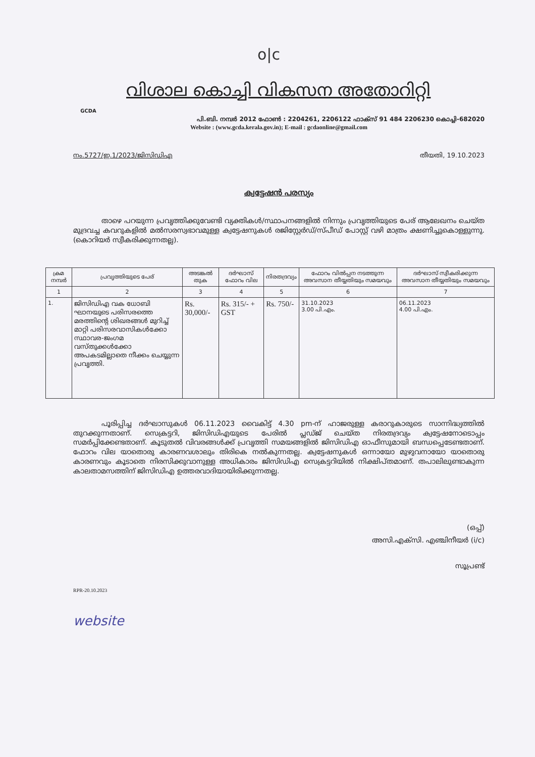o|c
GCDA
വിശാല കൊച്ചി വികസന അതോറിറ്റി
പി.ബി. നമ്പർ 2012 ഫോൺ : 2204261, 2206122 ഫാക്സ് 91 484 2206230 കൊച്ചി-682020
Website : (www.gcda.kerala.gov.in); E-mail : gcdaonline@gmail.com
നം.5727/ഇ.1/2023/ജിസിഡിഎ തീയതി, 19.10.2023
ക്വട്ടേഷൻ പരസ്യം
    താഴെ പറയുന്ന പ്രവൃത്തിക്കുവേണ്ടി വ്യക്തികൾ/സ്ഥാപനങ്ങളിൽ നിന്നും പ്രവൃത്തിയുടെ പേര് ആലേഖനം ചെയ്ത മുദ്രവച്ച കവറുകളിൽ മൽസരസ്വഭാവമുള്ള ക്വട്ടേഷനുകൾ രജിസ്റ്റേർഡ്/സ്പീഡ് പോസ്റ്റ് വഴി മാത്രം ക്ഷണിച്ചുകൊള്ളുന്നു. (കൊറിയർ സ്വീകരിക്കുന്നതല്ല).
| ക്രമ നമ്പർ | പ്രവൃത്തിയുടെ പേര് | അടങ്കൽ തുക | ദർഘാസ് ഫോറം വില | നിരതദ്രവ്യം | ഫോറം വിൽപ്പന നടത്തുന്ന അവസാന തീയ്യതിയും സമയവും | ദർഘാസ് സ്വീകരിക്കുന്ന അവസാന തീയ്യതിയും സമയവും |
| --- | --- | --- | --- | --- | --- | --- |
| 1 | 2 | 3 | 4 | 5 | 6 | 7 |
| 1. | ജിസിഡിഎ വക ധോബി ഘാനയുടെ പരിസരത്തെ മരത്തിന്റെ ശിഖരങ്ങൾ മുറിച്ച് മാറ്റി പരിസരവാസികൾക്കോ സ്ഥാവര-ജംഗമ വസ്തുക്കൾക്കോ അപകടമില്ലാതെ നീക്കം ചെയ്യുന്ന പ്രവൃത്തി. | Rs. 30,000/- | Rs. 315/- + GST | Rs. 750/- | 31.10.2023 3.00 പി.എം. | 06.11.2023 4.00 പി.എം. |
    പൂരിപ്പിച്ച ദർഘാസുകൾ 06.11.2023 വൈകിട്ട് 4.30 pm-ന് ഹാജരുള്ള കരാറുകാരുടെ സാന്നിദ്ധ്യത്തിൽ തുറക്കുന്നതാണ്. സെക്രട്ടറി, ജിസിഡിഎയുടെ പേരിൽ പ്ലഡ്ജ് ചെയ്ത നിരതദ്രവ്യം ക്വട്ടേഷനോടൊപ്പം സമർപ്പിക്കേണ്ടതാണ്. കൂടുതൽ വിവരങ്ങൾക്ക് പ്രവൃത്തി സമയങ്ങളിൽ ജിസിഡിഎ ഓഫീസുമായി ബന്ധപ്പെടേണ്ടതാണ്. ഫോറം വില യാതൊരു കാരണവശാലും തിരികെ നൽകുന്നതല്ല. ക്വട്ടേഷനുകൾ ഒന്നായോ മുഴുവനായോ യാതൊരു കാരണവും കൂടാതെ നിരസിക്കുവാനുള്ള അധികാരം ജിസിഡിഎ സെക്രട്ടറിയിൽ നിക്ഷിപ്തമാണ്. തപാലിലുണ്ടാകുന്ന കാലതാമസത്തിന് ജിസിഡിഎ ഉത്തരവാദിയായിരിക്കുന്നതല്ല.
(ഒപ്പ്)
അസി.എക്സി. എഞ്ചിനീയർ (i/c)
സൂപ്രണ്ട്
RPR-20.10.2023
website